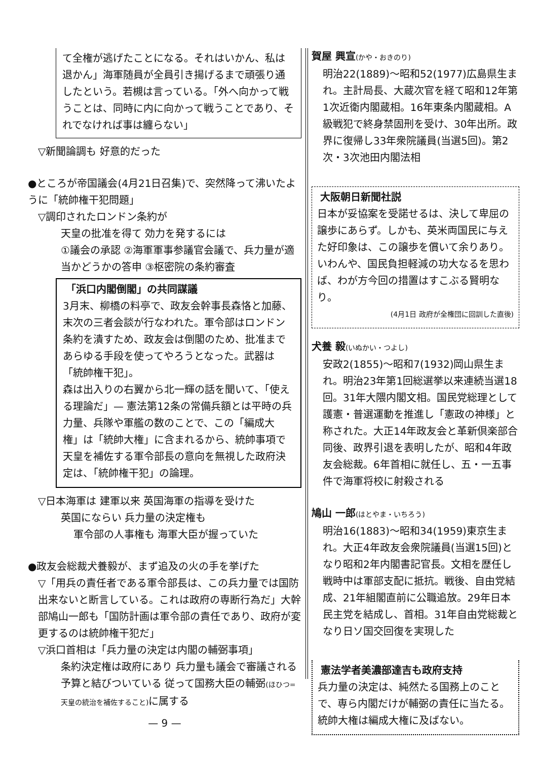て全権が逃げたことになる。それはいかん、私は退かん」海軍随員が全員引き揚げるまで頑張り通したという。若槻は言っている。「外へ向かって戦うことは、同時に内に向かって戦うことであり、それでなければ事は纏らない」
▽新聞論調も 好意的だった
●ところが帝国議会(4月21日召集)で、突然降って沸いたように「統帥権干犯問題」
▽調印されたロンドン条約が
天皇の批准を得て 効力を発するには
①議会の承認 ②海軍軍事参議官会議で、兵力量が適当かどうかの答申 ③枢密院の条約審査
「浜口内閣倒閣」の共同謀議
3月末、柳橋の料亭で、政友会幹事長森恪と加藤、末次の三者会談が行なわれた。軍令部はロンドン条約を潰すため、政友会は倒閣のため、批准まであらゆる手段を使ってやろうとなった。武器は「統帥権干犯」。
森は出入りの右翼から北一輝の話を聞いて、「使える理論だ」— 憲法第12条の常備兵額とは平時の兵力量、兵隊や軍艦の数のことで、この「編成大権」は「統帥大権」に含まれるから、統帥事項で天皇を補佐する軍令部長の意向を無視した政府決定は、「統帥権干犯」の論理。
▽日本海軍は 建軍以来 英国海軍の指導を受けた
英国にならい 兵力量の決定権も
軍令部の人事権も 海軍大臣が握っていた
●政友会総裁犬養毅が、まず追及の火の手を挙げた
▽「用兵の責任者である軍令部長は、この兵力量では国防出来ないと断言している。これは政府の専断行為だ」大幹部鳩山一郎も「国防計画は軍令部の責任であり、政府が変更するのは統帥権干犯だ」
▽浜口首相は「兵力量の決定は内閣の輔弼事項」
条約決定権は政府にあり 兵力量も議会で審議される予算と結びついている 従って国務大臣の輔弼(ほひつ=天皇の統治を補佐すること) に属する
— 9 —
賀屋 興宣(かや・おきのり)
明治22(1889)〜昭和52(1977)広島県生まれ。主計局長、大蔵次官を経て昭和12年第1次近衛内閣蔵相。16年東条内閣蔵相。A級戦犯で終身禁固刑を受け、30年出所。政界に復帰し33年衆院議員(当選5回)。第2次・3次池田内閣法相
大阪朝日新聞社説
日本が妥協案を受諾せるは、決して卑屈の譲歩にあらず。しかも、英米両国民に与えた好印象は、この譲歩を償いて余りあり。いわんや、国民負担軽減の功大なるを思わば、わが方今回の措置はすこぶる賢明なり。
(4月1日 政府が全権団に回訓した直後)
犬養 毅(いぬかい・つよし)
安政2(1855)〜昭和7(1932)岡山県生まれ。明治23年第1回総選挙以来連続当選18回。31年大隈内閣文相。国民党総理として護憲・普選運動を推進し「憲政の神様」と称された。大正14年政友会と革新倶楽部合同後、政界引退を表明したが、昭和4年政友会総裁。6年首相に就任し、五・一五事件で海軍将校に射殺される
鳩山 一郎(はとやま・いちろう)
明治16(1883)〜昭和34(1959)東京生まれ。大正4年政友会衆院議員(当選15回)となり昭和2年内閣書記官長。文相を歴任し戦時中は軍部支配に抵抗。戦後、自由党結成、21年組閣直前に公職追放。29年日本民主党を結成し、首相。31年自由党総裁となり日ソ国交回復を実現した
憲法学者美濃部達吉も政府支持
兵力量の決定は、純然たる国務上のことで、専ら内閣だけが輔弼の責任に当たる。統帥大権は編成大権に及ばない。